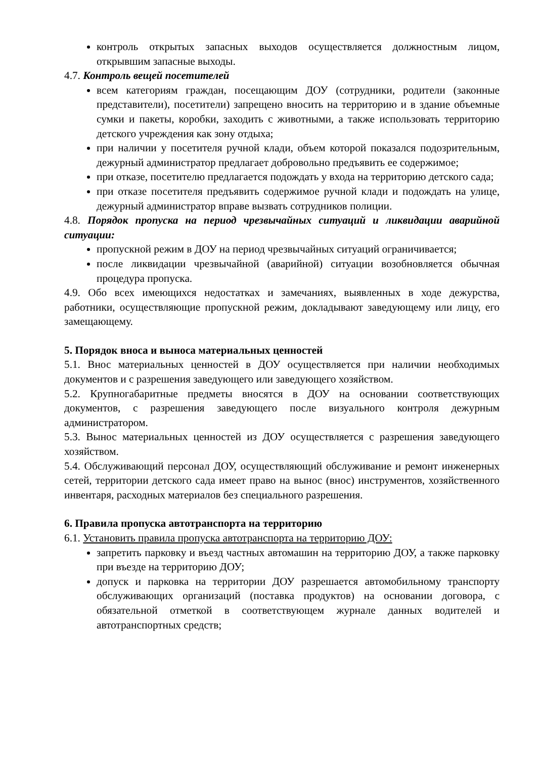контроль открытых запасных выходов осуществляется должностным лицом, открывшим запасные выходы.
4.7. Контроль вещей посетителей
всем категориям граждан, посещающим ДОУ (сотрудники, родители (законные представители), посетители) запрещено вносить на территорию и в здание объемные сумки и пакеты, коробки, заходить с животными, а также использовать территорию детского учреждения как зону отдыха;
при наличии у посетителя ручной клади, объем которой показался подозрительным, дежурный администратор предлагает добровольно предъявить ее содержимое;
при отказе, посетителю предлагается подождать у входа на территорию детского сада;
при отказе посетителя предъявить содержимое ручной клади и подождать на улице, дежурный администратор вправе вызвать сотрудников полиции.
4.8. Порядок пропуска на период чрезвычайных ситуаций и ликвидации аварийной ситуации:
пропускной режим в ДОУ на период чрезвычайных ситуаций ограничивается;
после ликвидации чрезвычайной (аварийной) ситуации возобновляется обычная процедура пропуска.
4.9. Обо всех имеющихся недостатках и замечаниях, выявленных в ходе дежурства, работники, осуществляющие пропускной режим, докладывают заведующему или лицу, его замещающему.
5. Порядок вноса и выноса материальных ценностей
5.1. Внос материальных ценностей в ДОУ осуществляется при наличии необходимых документов и с разрешения заведующего или заведующего хозяйством.
5.2. Крупногабаритные предметы вносятся в ДОУ на основании соответствующих документов, с разрешения заведующего после визуального контроля дежурным администратором.
5.3. Вынос материальных ценностей из ДОУ осуществляется с разрешения заведующего хозяйством.
5.4. Обслуживающий персонал ДОУ, осуществляющий обслуживание и ремонт инженерных сетей, территории детского сада имеет право на вынос (внос) инструментов, хозяйственного инвентаря, расходных материалов без специального разрешения.
6. Правила пропуска автотранспорта на территорию
6.1. Установить правила пропуска автотранспорта на территорию ДОУ:
запретить парковку и въезд частных автомашин на территорию ДОУ, а также парковку при въезде на территорию ДОУ;
допуск и парковка на территории ДОУ разрешается автомобильному транспорту обслуживающих организаций (поставка продуктов) на основании договора, с обязательной отметкой в соответствующем журнале данных водителей и автотранспортных средств;